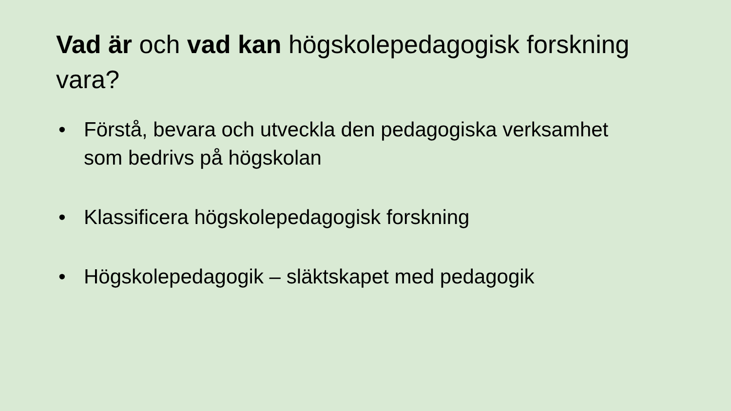Vad är och vad kan högskolepedagogisk forskning vara?
• Förstå, bevara och utveckla den pedagogiska verksamhet som bedrivs på högskolan
• Klassificera högskolepedagogisk forskning
• Högskolepedagogik – släktskapet med pedagogik